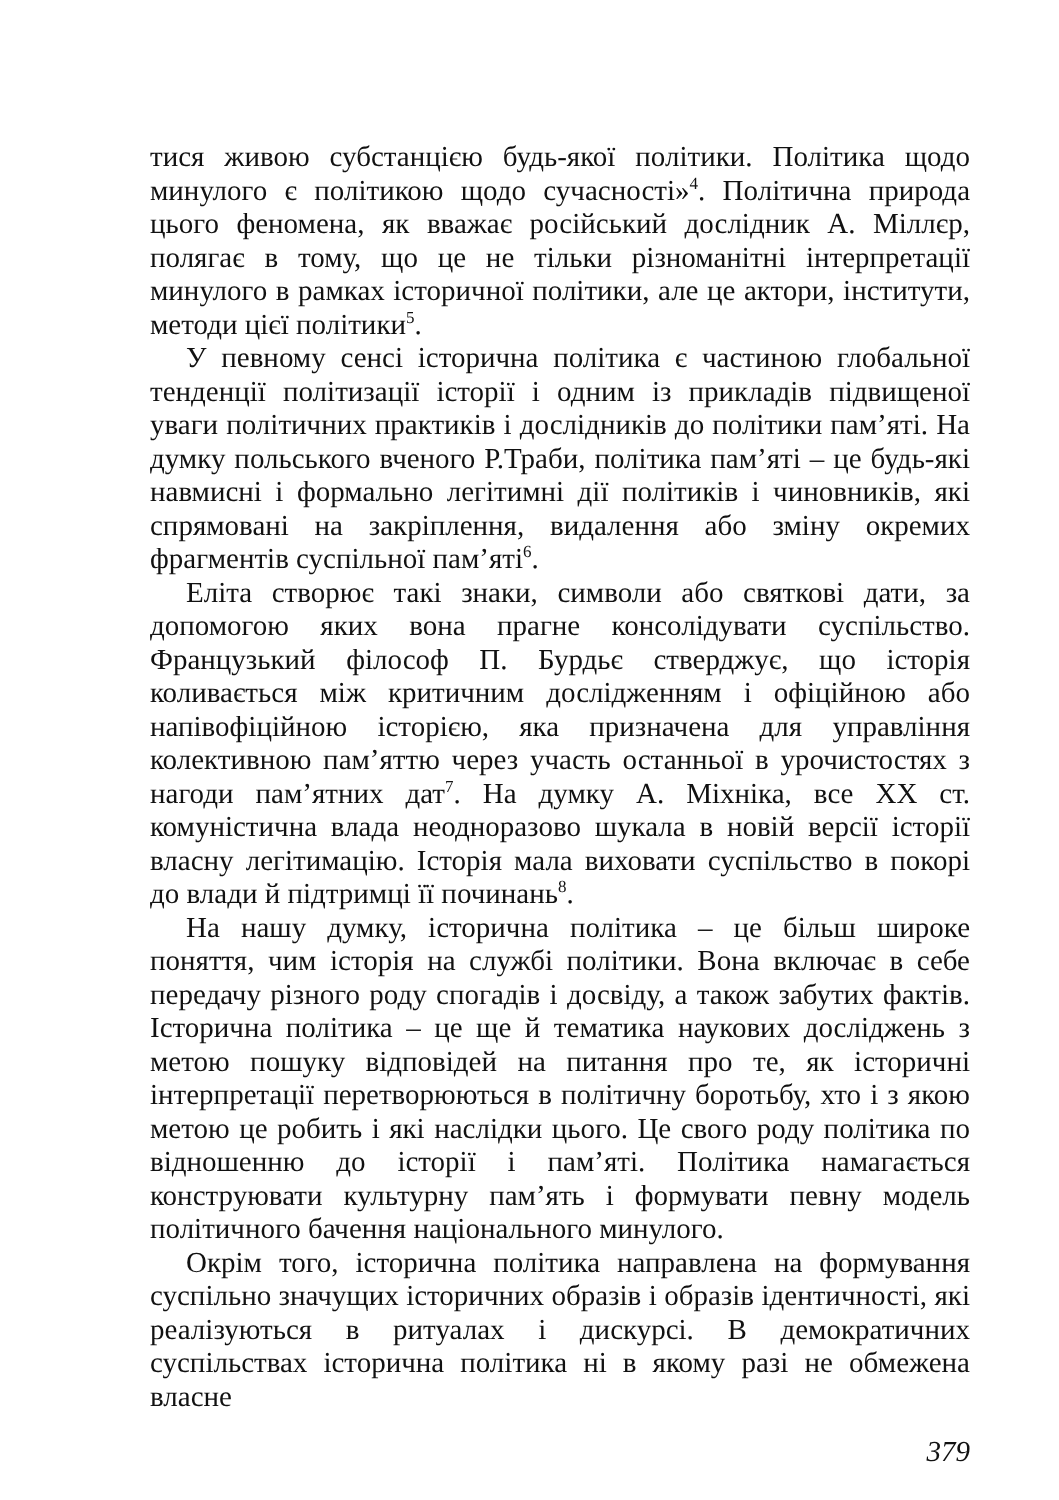тися живою субстанцією будь-якої політики. Політика щодо минулого є політикою щодо сучасності»<sup>4</sup>. Політична природа цього феномена, як вважає російський дослідник А. Міллєр, полягає в тому, що це не тільки різноманітні інтерпретації минулого в рамках історичної політики, але це актори, інститути, методи цієї політики<sup>5</sup>.
У певному сенсі історична політика є частиною глобальної тенденції політизації історії і одним із прикладів підвищеної уваги політичних практиків і дослідників до політики пам’яті. На думку польського вченого Р.Траби, політика пам’яті – це будь-які навмисні і формально легітимні дії політиків і чиновників, які спрямовані на закріплення, видалення або зміну окремих фрагментів суспільної пам’яті<sup>6</sup>.
Еліта створює такі знаки, символи або святкові дати, за допомогою яких вона прагне консолідувати суспільство. Французький філософ П. Бурдьє стверджує, що історія коливається між критичним дослідженням і офіційною або напівофіційною історією, яка призначена для управління колективною пам’яттю через участь останньої в урочистостях з нагоди пам’ятних дат<sup>7</sup>. На думку А. Міхніка, все XX ст. комуністична влада неодноразово шукала в новій версії історії власну легітимацію. Історія мала виховати суспільство в покорі до влади й підтримці її починань<sup>8</sup>.
На нашу думку, історична політика – це більш широке поняття, чим історія на службі політики. Вона включає в себе передачу різного роду спогадів і досвіду, а також забутих фактів. Історична політика – це ще й тематика наукових досліджень з метою пошуку відповідей на питання про те, як історичні інтерпретації перетворюються в політичну боротьбу, хто і з якою метою це робить і які наслідки цього. Це свого роду політика по відношенню до історії і пам’яті. Політика намагається конструювати культурну пам’ять і формувати певну модель політичного бачення національного минулого.
Окрім того, історична політика направлена на формування суспільно значущих історичних образів і образів ідентичності, які реалізуються в ритуалах і дискурсі. В демократичних суспільствах історична політика ні в якому разі не обмежена власне
379